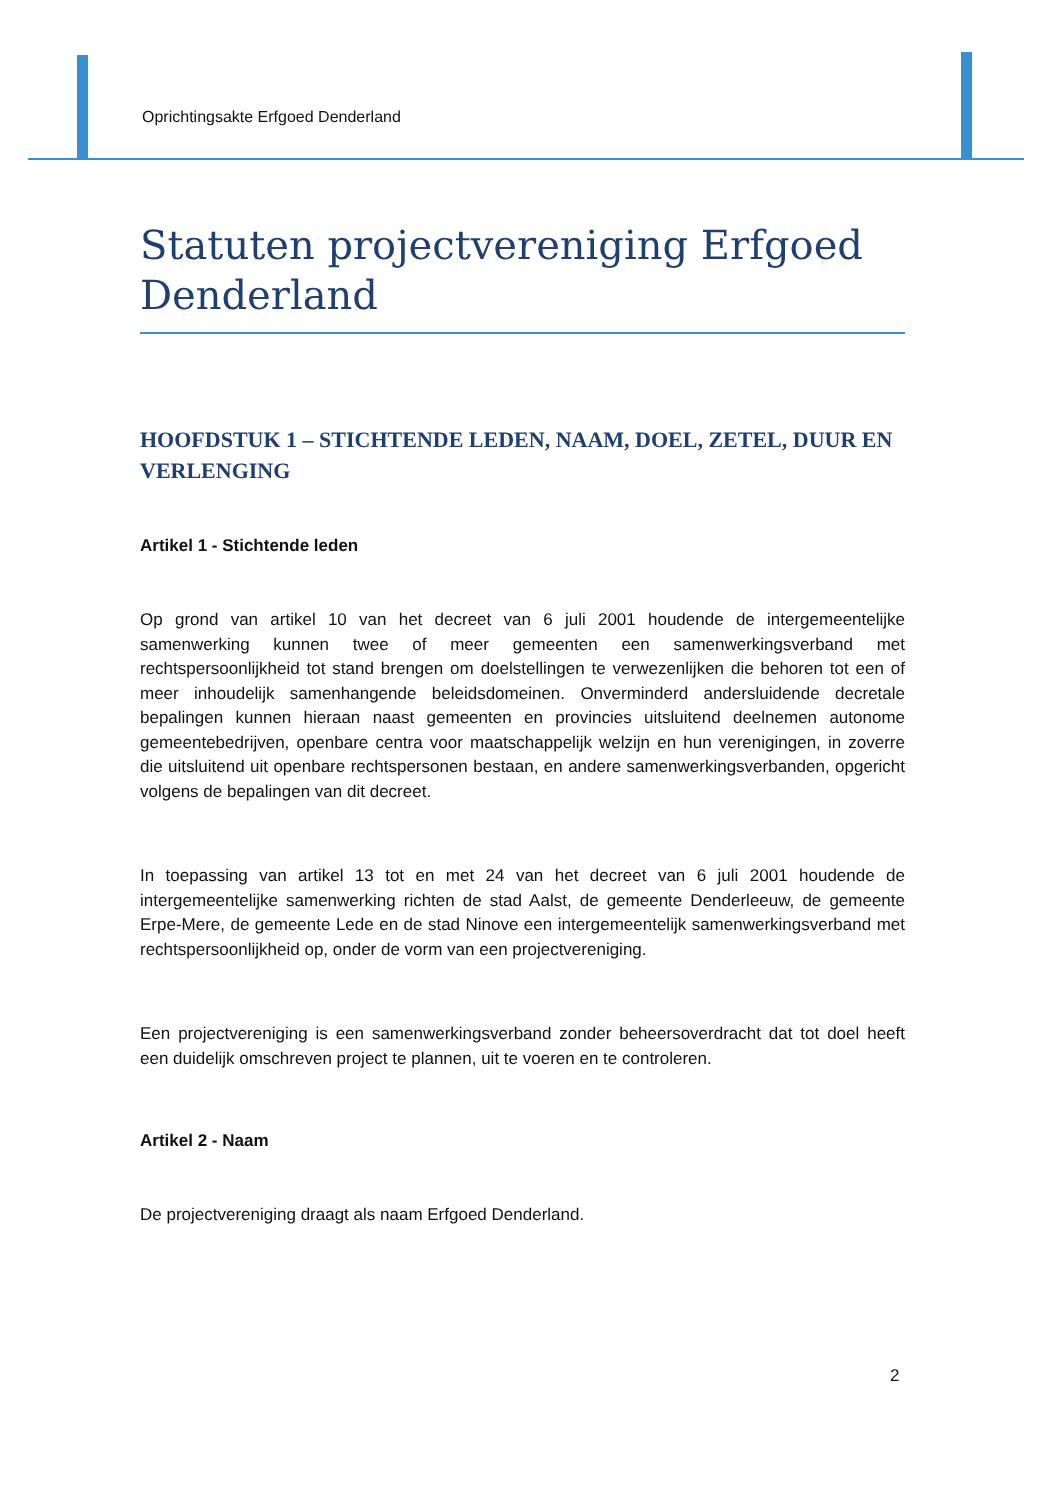Oprichtingsakte Erfgoed Denderland
Statuten projectvereniging Erfgoed Denderland
HOOFDSTUK 1 – STICHTENDE LEDEN, NAAM, DOEL, ZETEL, DUUR EN VERLENGING
Artikel 1 - Stichtende leden
Op grond van artikel 10 van het decreet van 6 juli 2001 houdende de intergemeentelijke samenwerking kunnen twee of meer gemeenten een samenwerkingsverband met rechtspersoonlijkheid tot stand brengen om doelstellingen te verwezenlijken die behoren tot een of meer inhoudelijk samenhangende beleidsdomeinen. Onverminderd andersluidende decretale bepalingen kunnen hieraan naast gemeenten en provincies uitsluitend deelnemen autonome gemeentebedrijven, openbare centra voor maatschappelijk welzijn en hun verenigingen, in zoverre die uitsluitend uit openbare rechtspersonen bestaan, en andere samenwerkingsverbanden, opgericht volgens de bepalingen van dit decreet.
In toepassing van artikel 13 tot en met 24 van het decreet van 6 juli 2001 houdende de intergemeentelijke samenwerking richten de stad Aalst, de gemeente Denderleeuw, de gemeente Erpe-Mere, de gemeente Lede en de stad Ninove een intergemeentelijk samenwerkingsverband met rechtspersoonlijkheid op, onder de vorm van een projectvereniging.
Een projectvereniging is een samenwerkingsverband zonder beheersoverdracht dat tot doel heeft een duidelijk omschreven project te plannen, uit te voeren en te controleren.
Artikel 2 - Naam
De projectvereniging draagt als naam Erfgoed Denderland.
2